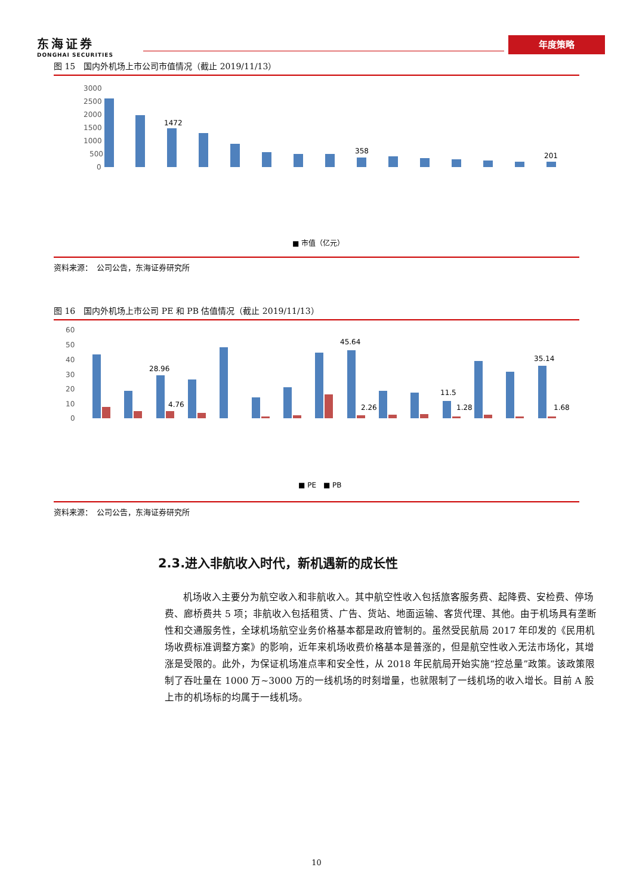东海证券
DONGHAI SECURITIES
年度策略
图 15　国内外机场上市公司市值情况（截止 2019/11/13）
3000
2500
2000
1500
1000
500
0
1472
358
201
■ 市值（亿元）
资料来源：　公司公告，东海证券研究所
图 16　国内外机场上市公司 PE 和 PB 估值情况（截止 2019/11/13）
60
50
40
30
20
10
0
28.96
4.76
45.64
2.26
11.5
1.28
35.14
1.68
■ PE　■ PB
资料来源：　公司公告，东海证券研究所
2.3.进入非航收入时代，新机遇新的成长性
机场收入主要分为航空收入和非航收入。其中航空性收入包括旅客服务费、起降费、安检费、停场费、廊桥费共 5 项；非航收入包括租赁、广告、货站、地面运输、客货代理、其他。由于机场具有垄断性和交通服务性，全球机场航空业务价格基本都是政府管制的。虽然受民航局 2017 年印发的《民用机场收费标准调整方案》的影响，近年来机场收费价格基本是普涨的，但是航空性收入无法市场化，其增涨是受限的。此外，为保证机场准点率和安全性，从 2018 年民航局开始实施“控总量”政策。该政策限制了吞吐量在 1000 万~3000 万的一线机场的时刻增量，也就限制了一线机场的收入增长。目前 A 股上市的机场标的均属于一线机场。
10